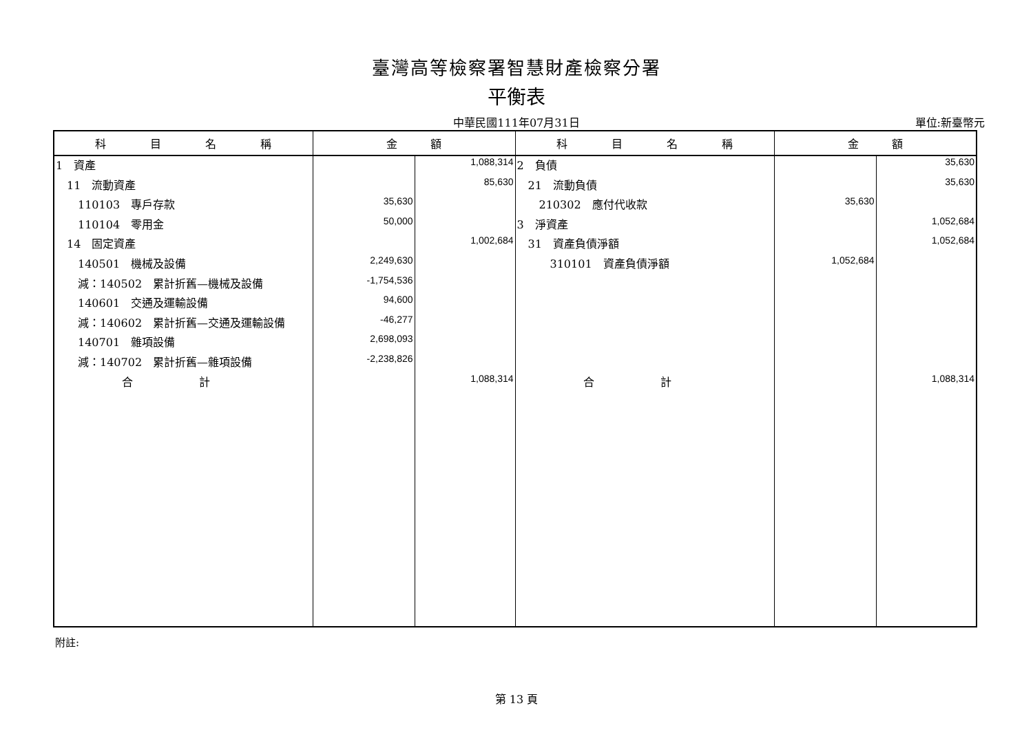臺灣高等檢察署智慧財產檢察分署
平衡表
中華民國111年07月31日
單位:新臺幣元
| 科 目 名 稱 | 金 額 | | 科 目 名 稱 | 金 額 | |
| --- | --- | --- | --- | --- | --- |
| 1 資產 | | 1,088,314 | 2 負債 | | 35,630 |
| 11 流動資產 | | 85,630 | 21 流動負債 | | 35,630 |
| 110103 專戶存款 | 35,630 | | 210302 應付代收款 | 35,630 | |
| 110104 零用金 | 50,000 | | 3 淨資產 | | 1,052,684 |
| 14 固定資產 | | 1,002,684 | 31 資產負債淨額 | | 1,052,684 |
| 140501 機械及設備 | 2,249,630 | | 310101 資產負債淨額 | 1,052,684 | |
| 減：140502 累計折舊—機械及設備 | -1,754,536 | | | | |
| 140601 交通及運輸設備 | 94,600 | | | | |
| 減：140602 累計折舊—交通及運輸設備 | -46,277 | | | | |
| 140701 雜項設備 | 2,698,093 | | | | |
| 減：140702 累計折舊—雜項設備 | -2,238,826 | | | | |
| 合 計 | | 1,088,314 | 合 計 | | 1,088,314 |
附註:
第 13 頁